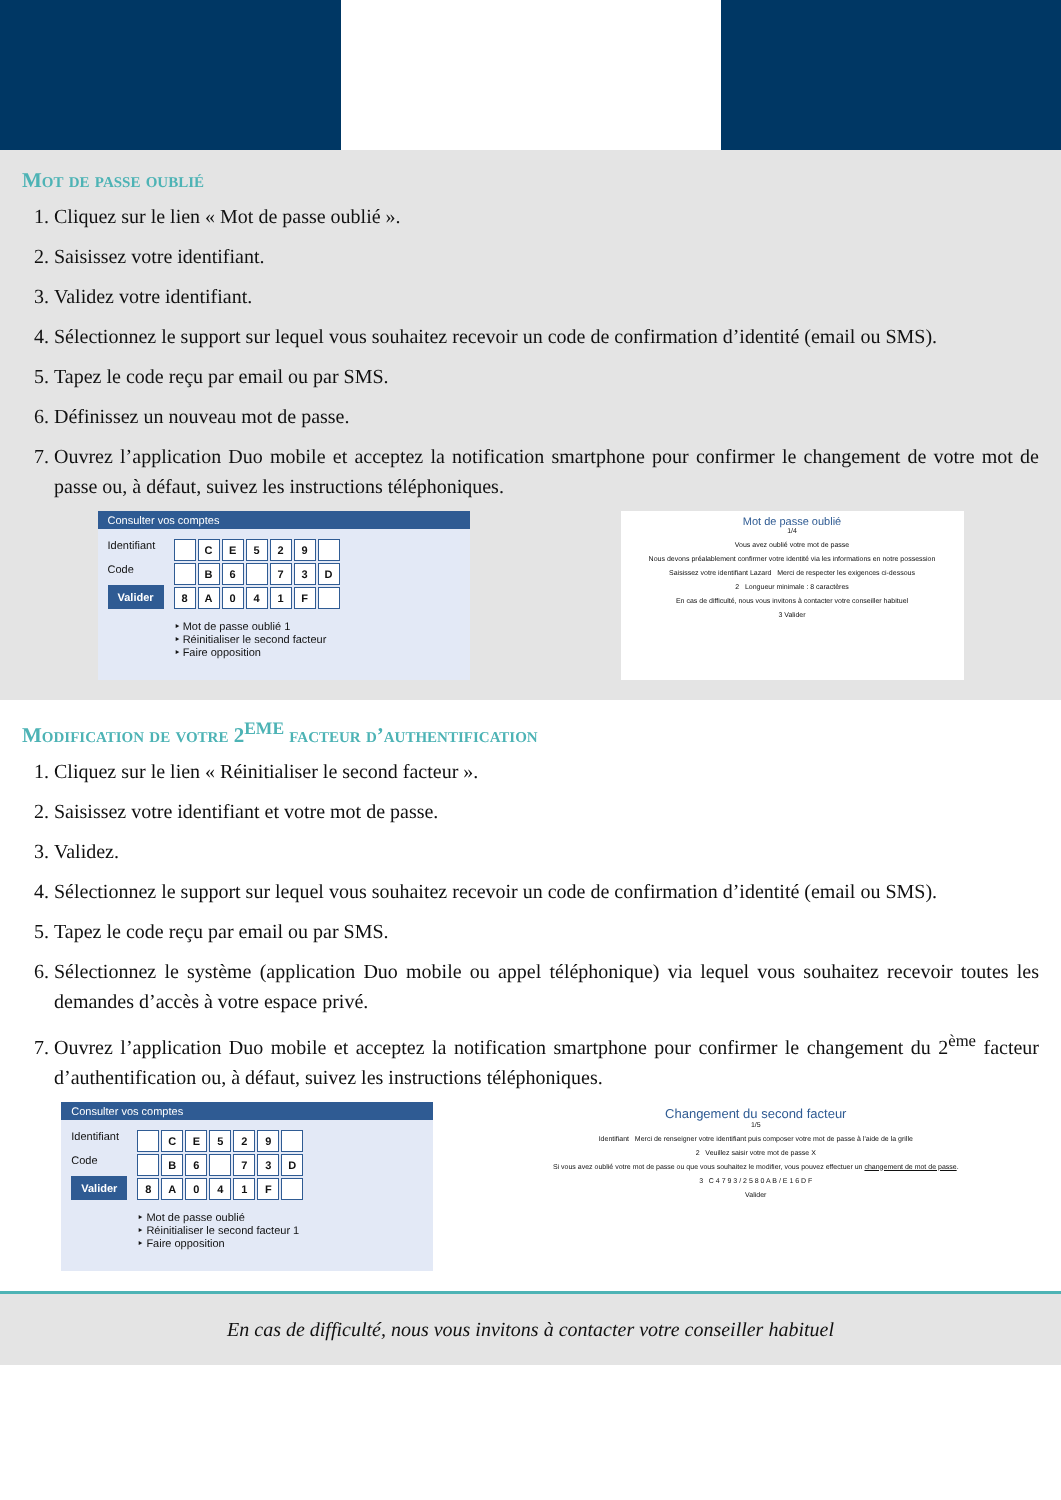Mot de passe oublié
1. Cliquez sur le lien « Mot de passe oublié ».
2. Saisissez votre identifiant.
3. Validez votre identifiant.
4. Sélectionnez le support sur lequel vous souhaitez recevoir un code de confirmation d’identité (email ou SMS).
5. Tapez le code reçu par email ou par SMS.
6. Définissez un nouveau mot de passe.
7. Ouvrez l’application Duo mobile et acceptez la notification smartphone pour confirmer le changement de votre mot de passe ou, à défaut, suivez les instructions téléphoniques.
Consulter vos comptes
Identifiant
Code
Valider
CE 529 B 6 73 D 8 A 041 F
‣ Mot de passe oublié 1
‣ Réinitialiser le second facteur
‣ Faire opposition
Mot de passe oublié
1/4
Vous avez oublié votre mot de passe
Nous devons préalablement confirmer votre identité via les informations en notre possession
Saisissez votre identifiant Lazard Merci de respecter les exigences ci-dessous
2 Longueur minimale : 8 caractères
En cas de difficulté, nous vous invitons à contacter votre conseiller habituel
3 Valider
Modification de votre 2<sup>EME</sup> facteur d’authentification
1. Cliquez sur le lien « Réinitialiser le second facteur ».
2. Saisissez votre identifiant et votre mot de passe.
3. Validez.
4. Sélectionnez le support sur lequel vous souhaitez recevoir un code de confirmation d’identité (email ou SMS).
5. Tapez le code reçu par email ou par SMS.
6. Sélectionnez le système (application Duo mobile ou appel téléphonique) via lequel vous souhaitez recevoir toutes les demandes d’accès à votre espace privé.
7. Ouvrez l’application Duo mobile et acceptez la notification smartphone pour confirmer le changement du 2<sup>ème</sup> facteur d’authentification ou, à défaut, suivez les instructions téléphoniques.
Consulter vos comptes
Identifiant
Code
Valider
CE 529 B 6 73 D 8 A 041 F
‣ Mot de passe oublié
‣ Réinitialiser le second facteur 1
‣ Faire opposition
Changement du second facteur
1/5
Identifiant Merci de renseigner votre identifiant puis composer votre mot de passe à l'aide de la grille
2 Veuillez saisir votre mot de passe X
Si vous avez oublié votre mot de passe ou que vous souhaitez le modifier, vous pouvez effectuer un changement de mot de passe.
3 C 4 7 9 3 / 2 5 8 0 A B / E 1 6 D F
Valider
En cas de difficulté, nous vous invitons à contacter votre conseiller habituel